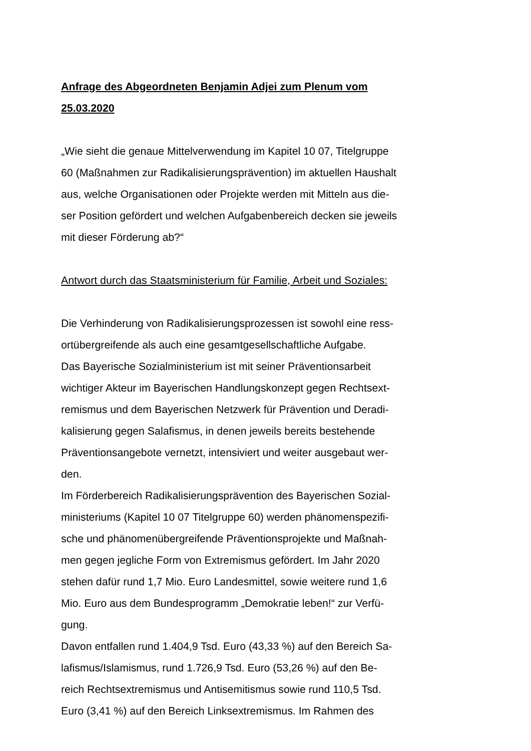Anfrage des Abgeordneten Benjamin Adjei zum Plenum vom
25.03.2020
„Wie sieht die genaue Mittelverwendung im Kapitel 10 07, Titelgruppe
60 (Maßnahmen zur Radikalisierungsprävention) im aktuellen Haushalt
aus, welche Organisationen oder Projekte werden mit Mitteln aus die-
ser Position gefördert und welchen Aufgabenbereich decken sie jeweils
mit dieser Förderung ab?“
Antwort durch das Staatsministerium für Familie, Arbeit und Soziales:
Die Verhinderung von Radikalisierungsprozessen ist sowohl eine ress-
ortübergreifende als auch eine gesamtgesellschaftliche Aufgabe.
Das Bayerische Sozialministerium ist mit seiner Präventionsarbeit
wichtiger Akteur im Bayerischen Handlungskonzept gegen Rechtsext-
remismus und dem Bayerischen Netzwerk für Prävention und Deradi-
kalisierung gegen Salafismus, in denen jeweils bereits bestehende
Präventionsangebote vernetzt, intensiviert und weiter ausgebaut wer-
den.
Im Förderbereich Radikalisierungsprävention des Bayerischen Sozial-
ministeriums (Kapitel 10 07 Titelgruppe 60) werden phänomenspezifi-
sche und phänomenübergreifende Präventionsprojekte und Maßnah-
men gegen jegliche Form von Extremismus gefördert. Im Jahr 2020
stehen dafür rund 1,7 Mio. Euro Landesmittel, sowie weitere rund 1,6
Mio. Euro aus dem Bundesprogramm „Demokratie leben!“ zur Verfü-
gung.
Davon entfallen rund 1.404,9 Tsd. Euro (43,33 %) auf den Bereich Sa-
lafismus/Islamismus, rund 1.726,9 Tsd. Euro (53,26 %) auf den Be-
reich Rechtsextremismus und Antisemitismus sowie rund 110,5 Tsd.
Euro (3,41 %) auf den Bereich Linksextremismus. Im Rahmen des